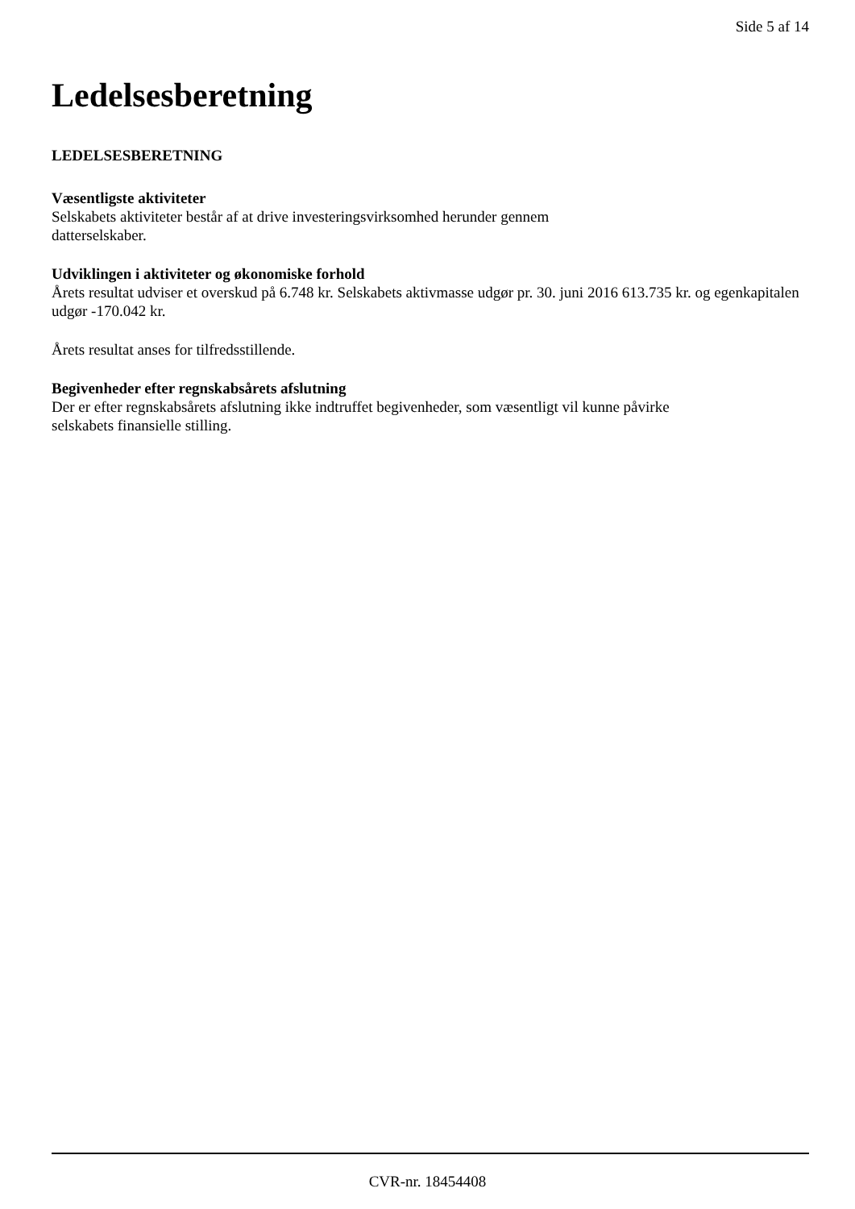Side 5 af 14
Ledelsesberetning
LEDELSESBERETNING
Væsentligste aktiviteter
Selskabets aktiviteter består af at drive investeringsvirksomhed herunder gennem
datterselskaber.
Udviklingen i aktiviteter og økonomiske forhold
Årets resultat udviser et overskud på 6.748 kr. Selskabets aktivmasse udgør pr. 30. juni 2016 613.735 kr. og egenkapitalen udgør -170.042 kr.
Årets resultat anses for tilfredsstillende.
Begivenheder efter regnskabsårets afslutning
Der er efter regnskabsårets afslutning ikke indtruffet begivenheder, som væsentligt vil kunne påvirke
selskabets finansielle stilling.
CVR-nr. 18454408